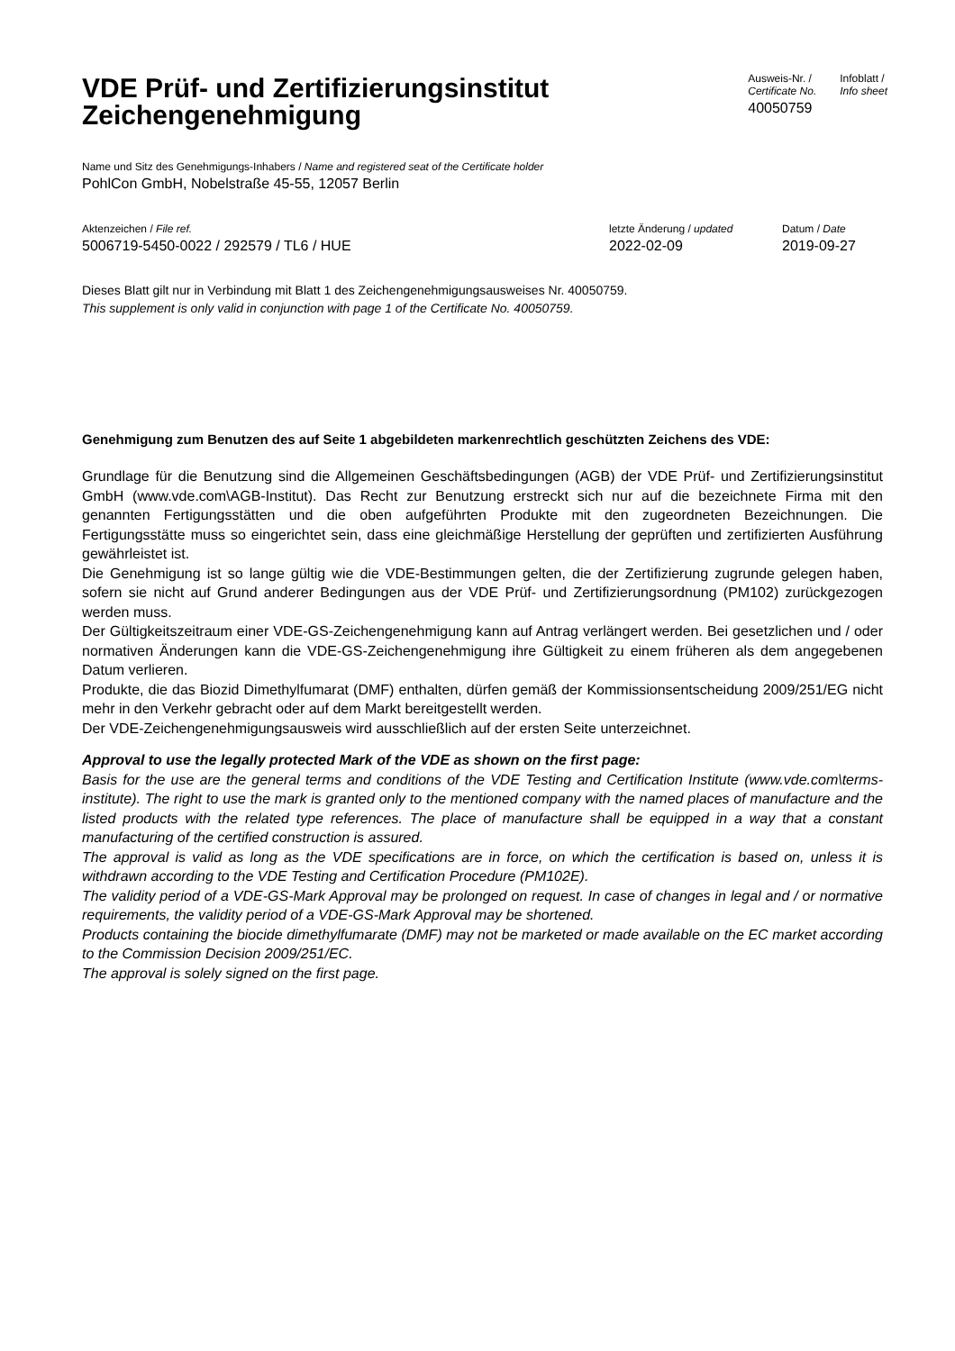VDE Prüf- und Zertifizierungsinstitut
Zeichengenehmigung
Ausweis-Nr. /
Certificate No.
40050759
Infoblatt /
Info sheet
Name und Sitz des Genehmigungs-Inhabers / Name and registered seat of the Certificate holder
PohlCon GmbH, Nobelstraße 45-55, 12057 Berlin
Aktenzeichen / File ref.
5006719-5450-0022 / 292579 / TL6 / HUE
letzte Änderung / updated
2022-02-09
Datum / Date
2019-09-27
Dieses Blatt gilt nur in Verbindung mit Blatt 1 des Zeichengenehmigungsausweises Nr. 40050759.
This supplement is only valid in conjunction with page 1 of the Certificate No. 40050759.
Genehmigung zum Benutzen des auf Seite 1 abgebildeten markenrechtlich geschützten Zeichens des VDE:
Grundlage für die Benutzung sind die Allgemeinen Geschäftsbedingungen (AGB) der VDE Prüf- und Zertifizierungsinstitut GmbH (www.vde.com\AGB-Institut). Das Recht zur Benutzung erstreckt sich nur auf die bezeichnete Firma mit den genannten Fertigungsstätten und die oben aufgeführten Produkte mit den zugeordneten Bezeichnungen. Die Fertigungsstätte muss so eingerichtet sein, dass eine gleichmäßige Herstellung der geprüften und zertifizierten Ausführung gewährleistet ist.
Die Genehmigung ist so lange gültig wie die VDE-Bestimmungen gelten, die der Zertifizierung zugrunde gelegen haben, sofern sie nicht auf Grund anderer Bedingungen aus der VDE Prüf- und Zertifizierungsordnung (PM102) zurückgezogen werden muss.
Der Gültigkeitszeitraum einer VDE-GS-Zeichengenehmigung kann auf Antrag verlängert werden. Bei gesetzlichen und / oder normativen Änderungen kann die VDE-GS-Zeichengenehmigung ihre Gültigkeit zu einem früheren als dem angegebenen Datum verlieren.
Produkte, die das Biozid Dimethylfumarat (DMF) enthalten, dürfen gemäß der Kommissionsentscheidung 2009/251/EG nicht mehr in den Verkehr gebracht oder auf dem Markt bereitgestellt werden.
Der VDE-Zeichengenehmigungsausweis wird ausschließlich auf der ersten Seite unterzeichnet.
Approval to use the legally protected Mark of the VDE as shown on the first page:
Basis for the use are the general terms and conditions of the VDE Testing and Certification Institute (www.vde.com\terms-institute). The right to use the mark is granted only to the mentioned company with the named places of manufacture and the listed products with the related type references. The place of manufacture shall be equipped in a way that a constant manufacturing of the certified construction is assured.
The approval is valid as long as the VDE specifications are in force, on which the certification is based on, unless it is withdrawn according to the VDE Testing and Certification Procedure (PM102E).
The validity period of a VDE-GS-Mark Approval may be prolonged on request. In case of changes in legal and / or normative requirements, the validity period of a VDE-GS-Mark Approval may be shortened.
Products containing the biocide dimethylfumarate (DMF) may not be marketed or made available on the EC market according to the Commission Decision 2009/251/EC.
The approval is solely signed on the first page.